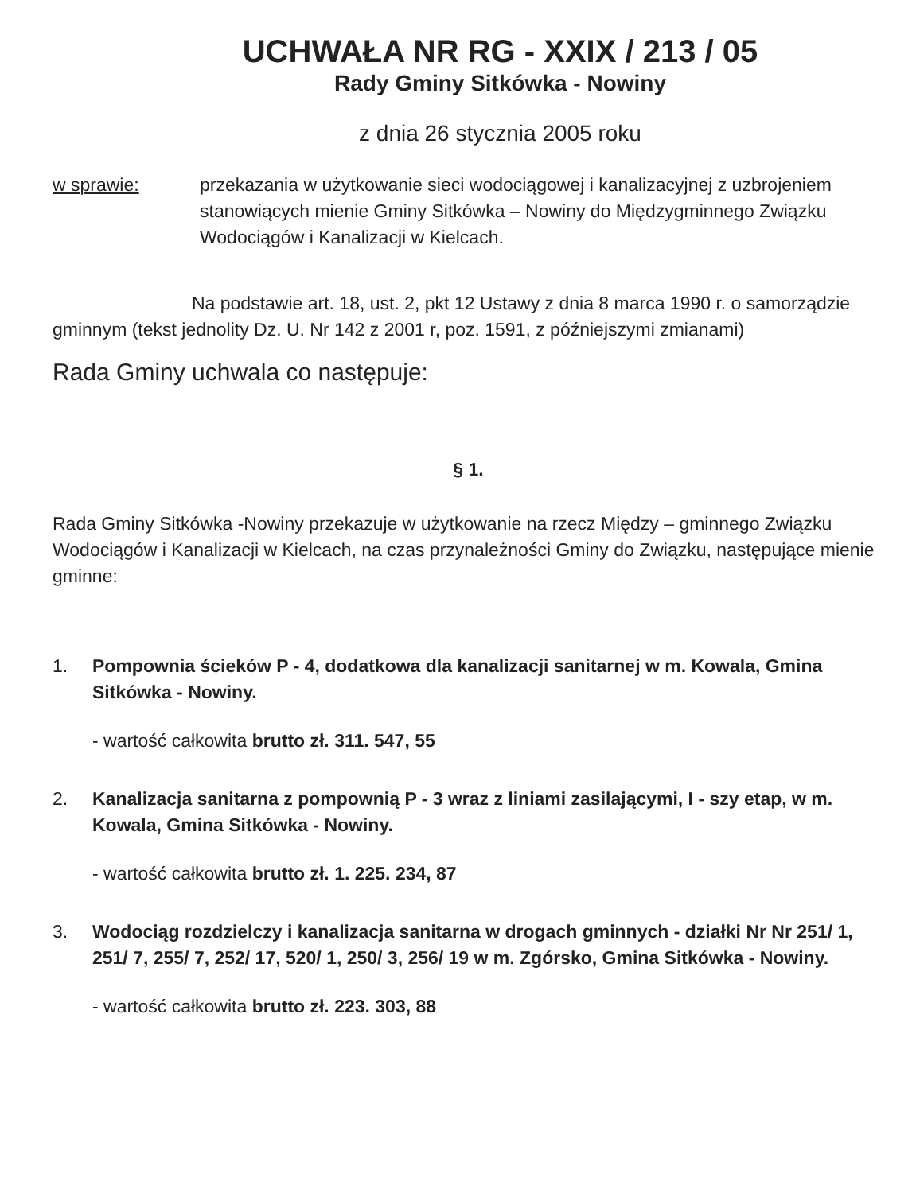UCHWAŁA NR RG - XXIX / 213 / 05
Rady Gminy Sitkówka - Nowiny
z dnia 26 stycznia 2005 roku
w sprawie: przekazania w użytkowanie sieci wodociągowej i kanalizacyjnej z uzbrojeniem stanowiących mienie Gminy Sitkówka – Nowiny do Międzygminnego Związku Wodociągów i Kanalizacji w Kielcach.
Na podstawie art. 18, ust. 2, pkt 12 Ustawy z dnia 8 marca 1990 r. o samorządzie gminnym (tekst jednolity Dz. U. Nr 142 z 2001 r, poz. 1591, z późniejszymi zmianami)
Rada Gminy uchwala co następuje:
§ 1.
Rada Gminy Sitkówka -Nowiny przekazuje w użytkowanie na rzecz Między – gminnego Związku Wodociągów i Kanalizacji w Kielcach, na czas przynależności Gminy do Związku, następujące mienie gminne:
1. Pompownia ścieków P - 4, dodatkowa dla kanalizacji sanitarnej w m. Kowala, Gmina Sitkówka - Nowiny.
- wartość całkowita brutto zł. 311. 547, 55
2. Kanalizacja sanitarna z pompownią P - 3 wraz z liniami zasilającymi, I - szy etap, w m. Kowala, Gmina Sitkówka - Nowiny.
- wartość całkowita brutto zł. 1. 225. 234, 87
3. Wodociąg rozdzielczy i kanalizacja sanitarna w drogach gminnych - działki Nr Nr 251/ 1, 251/ 7, 255/ 7, 252/ 17, 520/ 1, 250/ 3, 256/ 19 w m. Zgórsko, Gmina Sitkówka - Nowiny.
- wartość całkowita brutto zł. 223. 303, 88